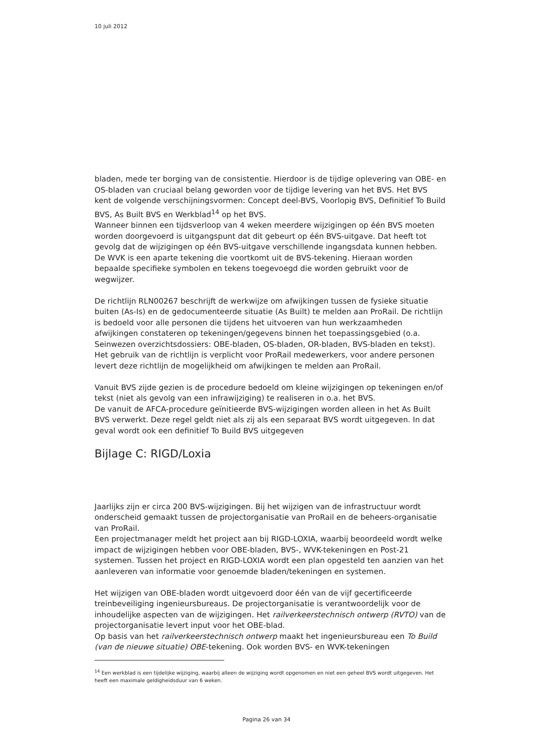10 juli 2012
bladen, mede ter borging van de consistentie. Hierdoor is de tijdige oplevering van OBE- en OS-bladen van cruciaal belang geworden voor de tijdige levering van het BVS. Het BVS kent de volgende verschijningsvormen: Concept deel-BVS, Voorlopig BVS, Definitief To Build BVS, As Built BVS en Werkblad<sup>14</sup> op het BVS.
Wanneer binnen een tijdsverloop van 4 weken meerdere wijzigingen op één BVS moeten worden doorgevoerd is uitgangspunt dat dit gebeurt op één BVS-uitgave. Dat heeft tot gevolg dat de wijzigingen op één BVS-uitgave verschillende ingangsdata kunnen hebben.
De WVK is een aparte tekening die voortkomt uit de BVS-tekening. Hieraan worden bepaalde specifieke symbolen en tekens toegevoegd die worden gebruikt voor de wegwijzer.
De richtlijn RLN00267 beschrijft de werkwijze om afwijkingen tussen de fysieke situatie buiten (As-Is) en de gedocumenteerde situatie (As Built) te melden aan ProRail. De richtlijn is bedoeld voor alle personen die tijdens het uitvoeren van hun werkzaamheden afwijkingen constateren op tekeningen/gegevens binnen het toepassingsgebied (o.a. Seinwezen overzichtsdossiers: OBE-bladen, OS-bladen, OR-bladen, BVS-bladen en tekst). Het gebruik van de richtlijn is verplicht voor ProRail medewerkers, voor andere personen levert deze richtlijn de mogelijkheid om afwijkingen te melden aan ProRail.
Vanuit BVS zijde gezien is de procedure bedoeld om kleine wijzigingen op tekeningen en/of tekst (niet als gevolg van een infrawijziging) te realiseren in o.a. het BVS.
De vanuit de AFCA-procedure geïnitieerde BVS-wijzigingen worden alleen in het As Built BVS verwerkt. Deze regel geldt niet als zij als een separaat BVS wordt uitgegeven. In dat geval wordt ook een definitief To Build BVS uitgegeven
Bijlage C: RIGD/Loxia
Jaarlijks zijn er circa 200 BVS-wijzigingen. Bij het wijzigen van de infrastructuur wordt onderscheid gemaakt tussen de projectorganisatie van ProRail en de beheers-organisatie van ProRail.
Een projectmanager meldt het project aan bij RIGD-LOXIA, waarbij beoordeeld wordt welke impact de wijzigingen hebben voor OBE-bladen, BVS-, WVK-tekeningen en Post-21 systemen. Tussen het project en RIGD-LOXIA wordt een plan opgesteld ten aanzien van het aanleveren van informatie voor genoemde bladen/tekeningen en systemen.
Het wijzigen van OBE-bladen wordt uitgevoerd door één van de vijf gecertificeerde treinbeveiliging ingenieursbureaus. De projectorganisatie is verantwoordelijk voor de inhoudelijke aspecten van de wijzigingen. Het railverkeerstechnisch ontwerp (RVTO) van de projectorganisatie levert input voor het OBE-blad.
Op basis van het railverkeerstechnisch ontwerp maakt het ingenieursbureau een To Build (van de nieuwe situatie) OBE-tekening. Ook worden BVS- en WVK-tekeningen
<sup>14</sup> Een werkblad is een tijdelijke wijziging, waarbij alleen de wijziging wordt opgenomen en niet een geheel BVS wordt uitgegeven. Het heeft een maximale geldigheidsduur van 6 weken.
Pagina 26 van 34